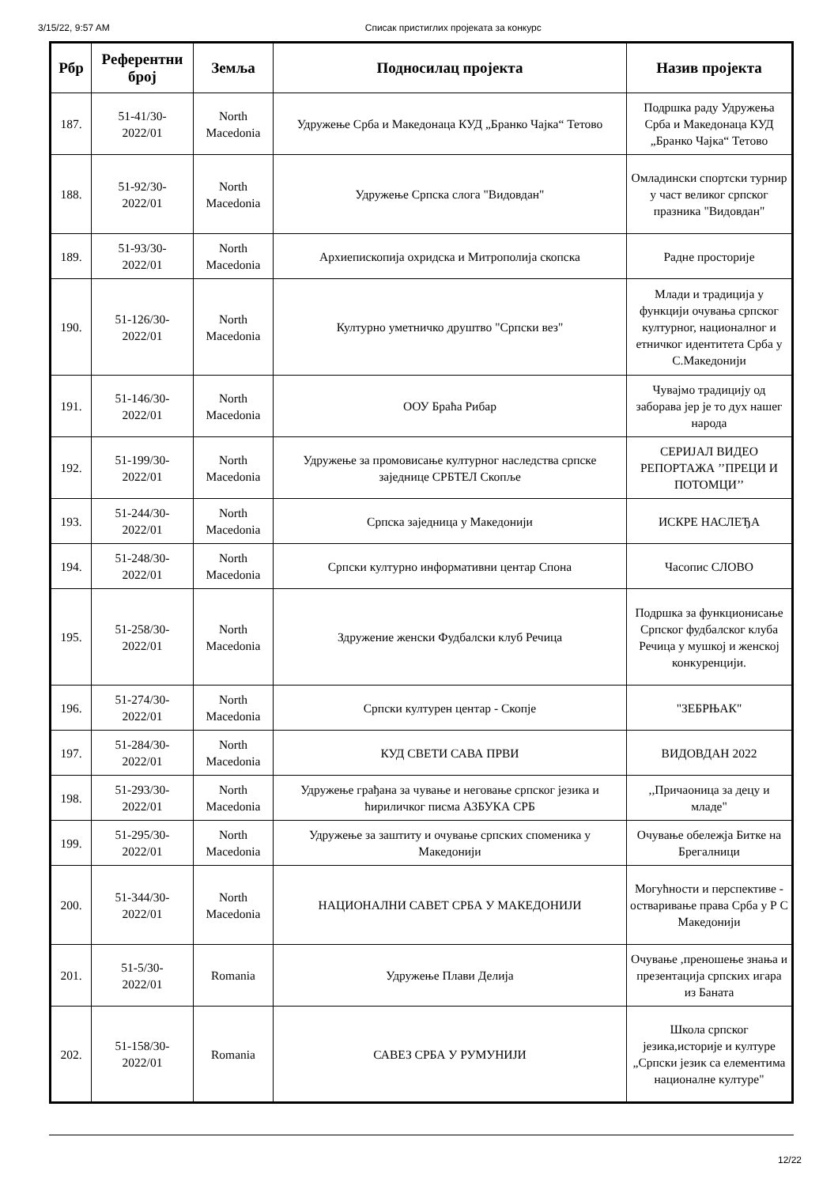3/15/22, 9:57 AM Списак пристиглих пројеката за конкурс
| Рбр | Референтни број | Земља | Подносилац пројекта | Назив пројекта |
| --- | --- | --- | --- | --- |
| 187. | 51-41/30- 2022/01 | North Macedonia | Удружење Срба и Македонаца КУД „Бранко Чајка“ Тетово | Подршка раду Удружења Срба и Македонаца КУД „Бранко Чајка“ Тетово |
| 188. | 51-92/30- 2022/01 | North Macedonia | Удружење Српска слога "Видовдан" | Омладински спортски турнир у част великог српског празника "Видовдан" |
| 189. | 51-93/30- 2022/01 | North Macedonia | Архиепископија охридска и Митрополија скопска | Радне просторије |
| 190. | 51-126/30- 2022/01 | North Macedonia | Културно уметничко друштво "Српски вез" | Млади и традиција у функцији очувања српског културног, националног и етничког идентитета Срба у С.Македонији |
| 191. | 51-146/30- 2022/01 | North Macedonia | ООУ Браћа Рибар | Чувајмо традицију од заборава јер је то дух нашег народа |
| 192. | 51-199/30- 2022/01 | North Macedonia | Удружење за промовисање културног наследства српске заједнице СРБТЕЛ Скопље | СЕРИЈАЛ ВИДЕО РЕПОРТАЖА ’’ПРЕЦИ И ПОТОМЦИ’’ |
| 193. | 51-244/30- 2022/01 | North Macedonia | Српска заједница у Македонији | ИСКРЕ НАСЛЕЂА |
| 194. | 51-248/30- 2022/01 | North Macedonia | Српски културно информативни центар Спона | Часопис СЛОВО |
| 195. | 51-258/30- 2022/01 | North Macedonia | Здружение женски Фудбалски клуб Речица | Подршка за функционисање Српског фудбалског клуба Речица у мушкој и женској конкуренцији. |
| 196. | 51-274/30- 2022/01 | North Macedonia | Српски културен центар - Скопје | "ЗЕБРЊАК" |
| 197. | 51-284/30- 2022/01 | North Macedonia | КУД СВЕТИ САВА ПРВИ | ВИДОВДАН 2022 |
| 198. | 51-293/30- 2022/01 | North Macedonia | Удружење грађана за чување и неговање српског језика и ћириличког писма АЗБУКА СРБ | ,,Причаоница за децу и младе" |
| 199. | 51-295/30- 2022/01 | North Macedonia | Удружење за заштиту и очување српских споменика у Македонији | Очување обележја Битке на Брегалници |
| 200. | 51-344/30- 2022/01 | North Macedonia | НАЦИОНАЛНИ САВЕТ СРБА У МАКЕДОНИЈИ | Могућности и перспективе - остваривање права Срба у Р С Македонији |
| 201. | 51-5/30- 2022/01 | Romania | Удружење Плави Делија | Очување ,преношење знања и презентација српских игара из Баната |
| 202. | 51-158/30- 2022/01 | Romania | САВЕЗ СРБА У РУМУНИЈИ | Школа српског језика,историје и културе „Српски језик са елементима националне културе" |
12/22